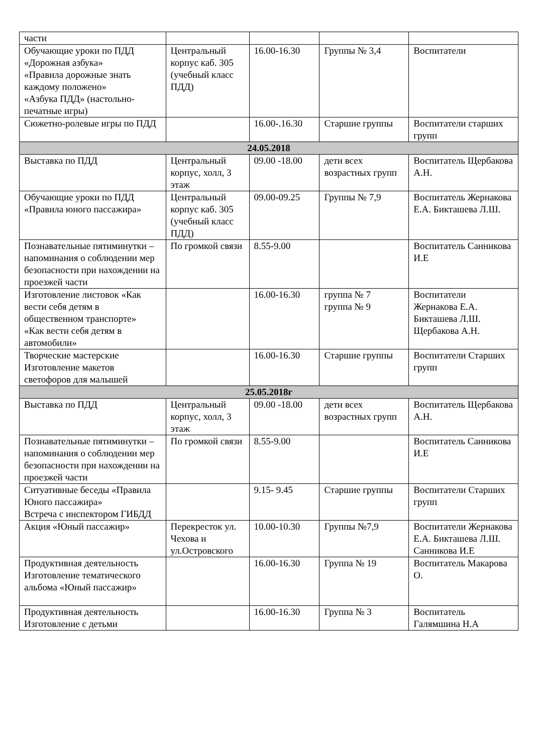| части | | | | |
| Обучающие уроки по ПДД «Дорожная азбука» «Правила дорожные знать каждому положено» «Азбука ПДД» (настольно-печатные игры) | Центральный корпус каб. 305 (учебный класс ПДД) | 16.00-16.30 | Группы № 3,4 | Воспитатели |
| Сюжетно-ролевые игры по ПДД | | 16.00-.16.30 | Старшие группы | Воспитатели старших групп |
| 24.05.2018 | | | | |
| Выставка по ПДД | Центральный корпус, холл, 3 этаж | 09.00 -18.00 | дети всех возрастных групп | Воспитатель Щербакова А.Н. |
| Обучающие уроки по ПДД «Правила юного пассажира» | Центральный корпус каб. 305 (учебный класс ПДД) | 09.00-09.25 | Группы № 7,9 | Воспитатель Жернакова Е.А. Бикташева Л.Ш. |
| Познавательные пятиминутки – напоминания о соблюдении мер безопасности при нахождении на проезжей части | По громкой связи | 8.55-9.00 | | Воспитатель Санникова И.Е |
| Изготовление листовок «Как вести себя детям в общественном транспорте» «Как вести себя детям в автомобили» | | 16.00-16.30 | группа № 7 группа № 9 | Воспитатели Жернакова Е.А. Бикташева Л.Ш. Щербакова А.Н. |
| Творческие мастерские Изготовление макетов светофоров для малышей | | 16.00-16.30 | Старшие группы | Воспитатели Старших групп |
| 25.05.2018г | | | | |
| Выставка по ПДД | Центральный корпус, холл, 3 этаж | 09.00 -18.00 | дети всех возрастных групп | Воспитатель Щербакова А.Н. |
| Познавательные пятиминутки – напоминания о соблюдении мер безопасности при нахождении на проезжей части | По громкой связи | 8.55-9.00 | | Воспитатель Санникова И.Е |
| Ситуативные беседы «Правила Юного пассажира» Встреча с инспектором ГИБДД | | 9.15- 9.45 | Старшие группы | Воспитатели Старших групп |
| Акция «Юный пассажир» | Перекресток ул. Чехова и ул.Островского | 10.00-10.30 | Группы №7,9 | Воспитатели Жернакова Е.А. Бикташева Л.Ш. Санникова И.Е |
| Продуктивная деятельность Изготовление тематического альбома «Юный пассажир» | | 16.00-16.30 | Группа № 19 | Воспитатель Макарова О. |
| Продуктивная деятельность Изготовление с детьми | | 16.00-16.30 | Группа № 3 | Воспитатель Галямшина Н.А |